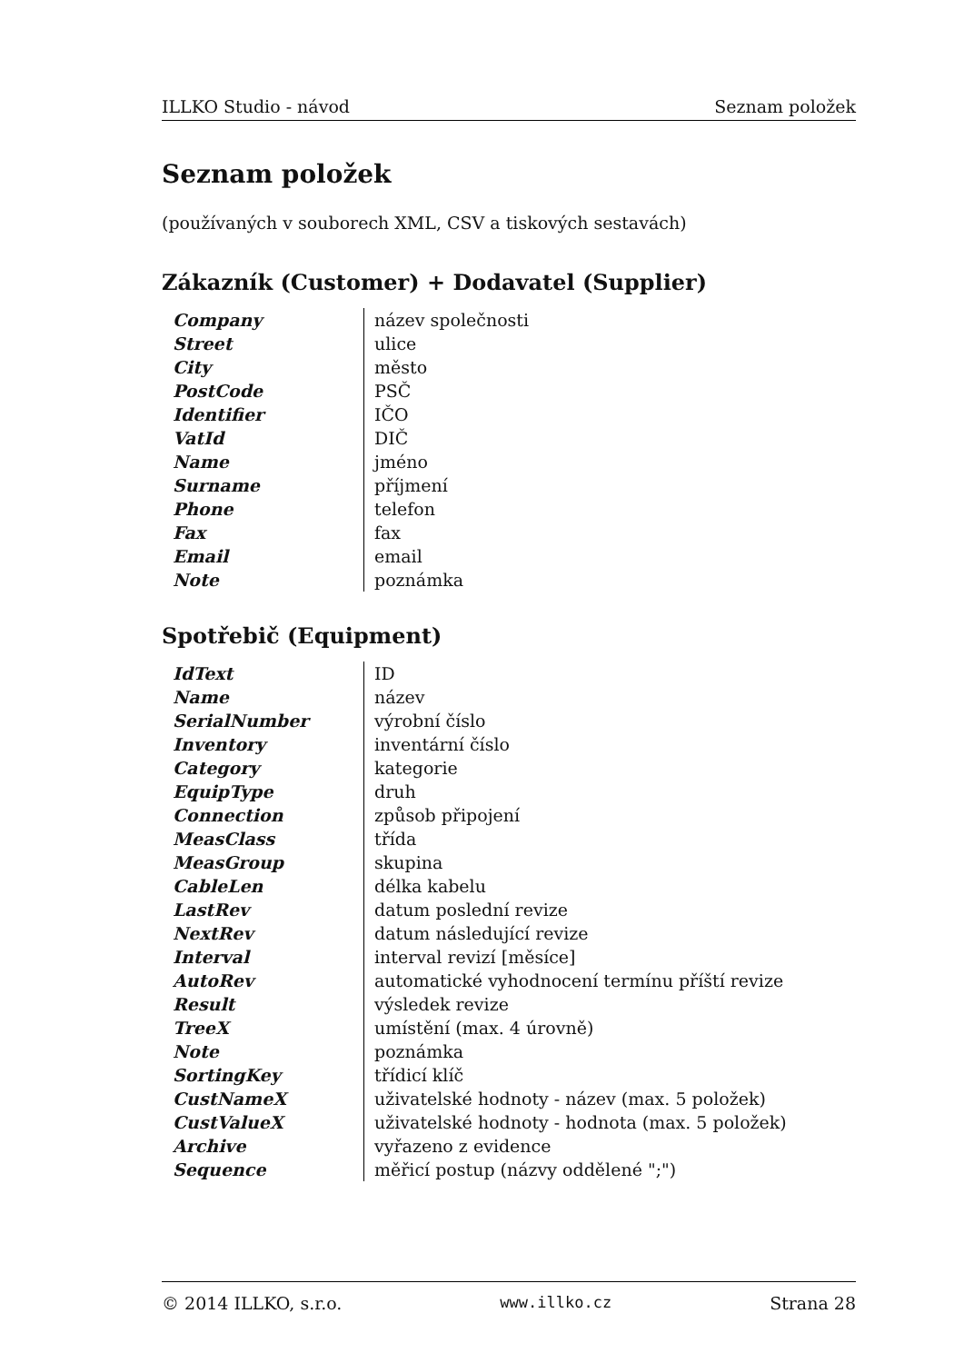ILLKO Studio - návod Seznam položek
Seznam položek
(používaných v souborech XML, CSV a tiskových sestavách)
Zákazník (Customer) + Dodavatel (Supplier)
| Company | název společnosti |
| Street | ulice |
| City | město |
| PostCode | PSČ |
| Identifier | IČO |
| VatId | DIČ |
| Name | jméno |
| Surname | příjmení |
| Phone | telefon |
| Fax | fax |
| Email | email |
| Note | poznámka |
Spotřebič (Equipment)
| IdText | ID |
| Name | název |
| SerialNumber | výrobní číslo |
| Inventory | inventární číslo |
| Category | kategorie |
| EquipType | druh |
| Connection | způsob připojení |
| MeasClass | třída |
| MeasGroup | skupina |
| CableLen | délka kabelu |
| LastRev | datum poslední revize |
| NextRev | datum následující revize |
| Interval | interval revizí [měsíce] |
| AutoRev | automatické vyhodnocení termínu příští revize |
| Result | výsledek revize |
| TreeX | umístění (max. 4 úrovně) |
| Note | poznámka |
| SortingKey | třídicí klíč |
| CustNameX | uživatelské hodnoty - název (max. 5 položek) |
| CustValueX | uživatelské hodnoty - hodnota (max. 5 položek) |
| Archive | vyřazeno z evidence |
| Sequence | měřicí postup (názvy oddělené ";") |
© 2014 ILLKO, s.r.o. www.illko.cz Strana 28